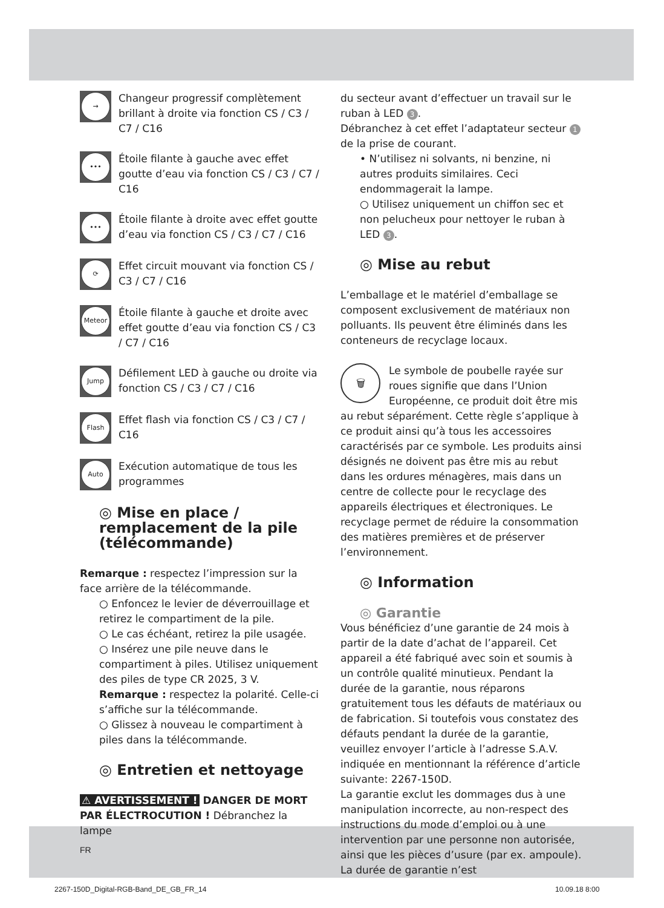→
Changeur progressif complètement brillant à droite via fonction CS / C3 / C7 / C16
•••
Étoile filante à gauche avec effet goutte d’eau via fonction CS / C3 / C7 / C16
•••
Étoile filante à droite avec effet goutte d’eau via fonction CS / C3 / C7 / C16
⟳
Effet circuit mouvant via fonction CS / C3 / C7 / C16
Meteor
Étoile filante à gauche et droite avec effet goutte d’eau via fonction CS / C3 / C7 / C16
Jump
Défilement LED à gauche ou droite via fonction CS / C3 / C7 / C16
Flash
Effet flash via fonction CS / C3 / C7 / C16
Auto
Exécution automatique de tous les programmes
◎ Mise en place / remplacement de la pile (télécommande)
Remarque : respectez l’impression sur la face arrière de la télécommande.
○ Enfoncez le levier de déverrouillage et retirez le compartiment de la pile.
○ Le cas échéant, retirez la pile usagée.
○ Insérez une pile neuve dans le compartiment à piles. Utilisez uniquement des piles de type CR 2025, 3 V.
Remarque : respectez la polarité. Celle-ci s’affiche sur la télécommande.
○ Glissez à nouveau le compartiment à piles dans la télécommande.
◎ Entretien et nettoyage
⚠ AVERTISSEMENT ! DANGER DE MORT PAR ÉLECTROCUTION ! Débranchez la lampe
du secteur avant d’effectuer un travail sur le ruban à LED 3.
Débranchez à cet effet l’adaptateur secteur 1 de la prise de courant.
• N’utilisez ni solvants, ni benzine, ni autres produits similaires. Ceci endommagerait la lampe.
○ Utilisez uniquement un chiffon sec et non pelucheux pour nettoyer le ruban à LED 3.
◎ Mise au rebut
L’emballage et le matériel d’emballage se composent exclusivement de matériaux non polluants. Ils peuvent être éliminés dans les conteneurs de recyclage locaux.
🗑 Le symbole de poubelle rayée sur roues signifie que dans l’Union Européenne, ce produit doit être mis au rebut séparément. Cette règle s’applique à ce produit ainsi qu’à tous les accessoires caractérisés par ce symbole. Les produits ainsi désignés ne doivent pas être mis au rebut dans les ordures ménagères, mais dans un centre de collecte pour le recyclage des appareils électriques et électroniques. Le recyclage permet de réduire la consommation des matières premières et de préserver l’environnement.
◎ Information
◎ Garantie
Vous bénéficiez d’une garantie de 24 mois à partir de la date d’achat de l’appareil. Cet appareil a été fabriqué avec soin et soumis à un contrôle qualité minutieux. Pendant la durée de la garantie, nous réparons gratuitement tous les défauts de matériaux ou de fabrication. Si toutefois vous constatez des défauts pendant la durée de la garantie, veuillez envoyer l’article à l’adresse S.A.V. indiquée en mentionnant la référence d’article suivante: 2267-150D.
La garantie exclut les dommages dus à une manipulation incorrecte, au non-respect des instructions du mode d’emploi ou à une intervention par une personne non autorisée, ainsi que les pièces d’usure (par ex. ampoule). La durée de garantie n’est
FR
2267-150D_Digital-RGB-Band_DE_GB_FR_14
10.09.18 8:00